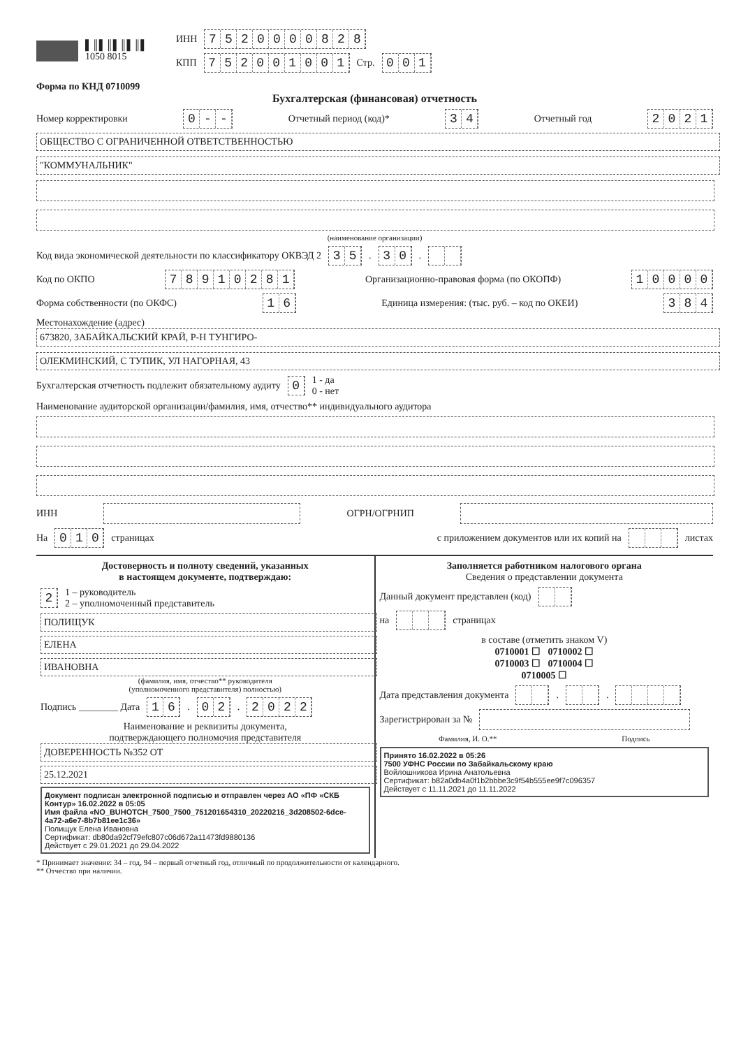▌║▌║▌║▌║▌
1050 8015
ИНН 7520000828
КПП 752001001 Стр. 001
Форма по КНД 0710099
Бухгалтерская (финансовая) отчетность
Номер корректировки 0 - - Отчетный период (код)* 34 Отчетный год 2021
ОБЩЕСТВО С ОГРАНИЧЕННОЙ ОТВЕТСТВЕННОСТЬЮ
"КОММУНАЛЬНИК"
(наименование организации)
Код вида экономической деятельности по классификатору ОКВЭД 2 35. 30.
Код по ОКПО 78910281 Организационно-правовая форма (по ОКОПФ) 10000
Форма собственности (по ОКФС) 16 Единица измерения: (тыс. руб. – код по ОКЕИ) 384
Местонахождение (адрес)
673820, ЗАБАЙКАЛЬСКИЙ КРАЙ, Р-Н ТУНГИРО-
ОЛЕКМИНСКИЙ, С ТУПИК, УЛ НАГОРНАЯ, 43
Бухгалтерская отчетность подлежит обязательному аудиту 0 1 - да
0 - нет
Наименование аудиторской организации/фамилия, имя, отчество** индивидуального аудитора
ИНН ОГРН/ОГРНИП
На 010 страницах с приложением документов или их копий на листах
Достоверность и полноту сведений, указанных
в настоящем документе, подтверждаю:
2 1 – руководитель
2 – уполномоченный представитель
ПОЛИЩУК
ЕЛЕНА ИВАНОВНА
(фамилия, имя, отчество** руководителя
(уполномоченного представителя) полностью)
Подпись ________ Дата 16. 02. 2022
Наименование и реквизиты документа,
подтверждающего полномочия представителя
ДОВЕРЕННОСТЬ №352 ОТ
25.12.2021
Документ подписан электронной подписью и отправлен через АО «ПФ «СКБ Контур» 16.02.2022 в 05:05
Имя файла «NO_BUHOTCH_7500_7500_751201654310_20220216_3d208502-6dce-4a72-a6e7-8b7b81ee1c36»
Полищук Елена Ивановна
Сертификат: db80da92cf79efc807c06d672a11473fd9880136
Действует с 29.01.2021 до 29.04.2022
Заполняется работником налогового органа
Сведения о представлении документа
Данный документ представлен (код)
на страницах
в составе (отметить знаком V)
0710001 ☐ 0710002 ☐
0710003 ☐ 0710004 ☐
0710005 ☐
Дата представления документа . .
Зарегистрирован за №
Фамилия, И. О.** Подпись
Принято 16.02.2022 в 05:26
7500 УФНС России по Забайкальскому краю
Войлошникова Ирина Анатольевна
Сертификат: b82a0db4a0f1b2bbbe3c9f54b555ee9f7c096357
Действует с 11.11.2021 до 11.11.2022
* Принимает значение: 34 – год, 94 – первый отчетный год, отличный по продолжительности от календарного.
** Отчество при наличии.